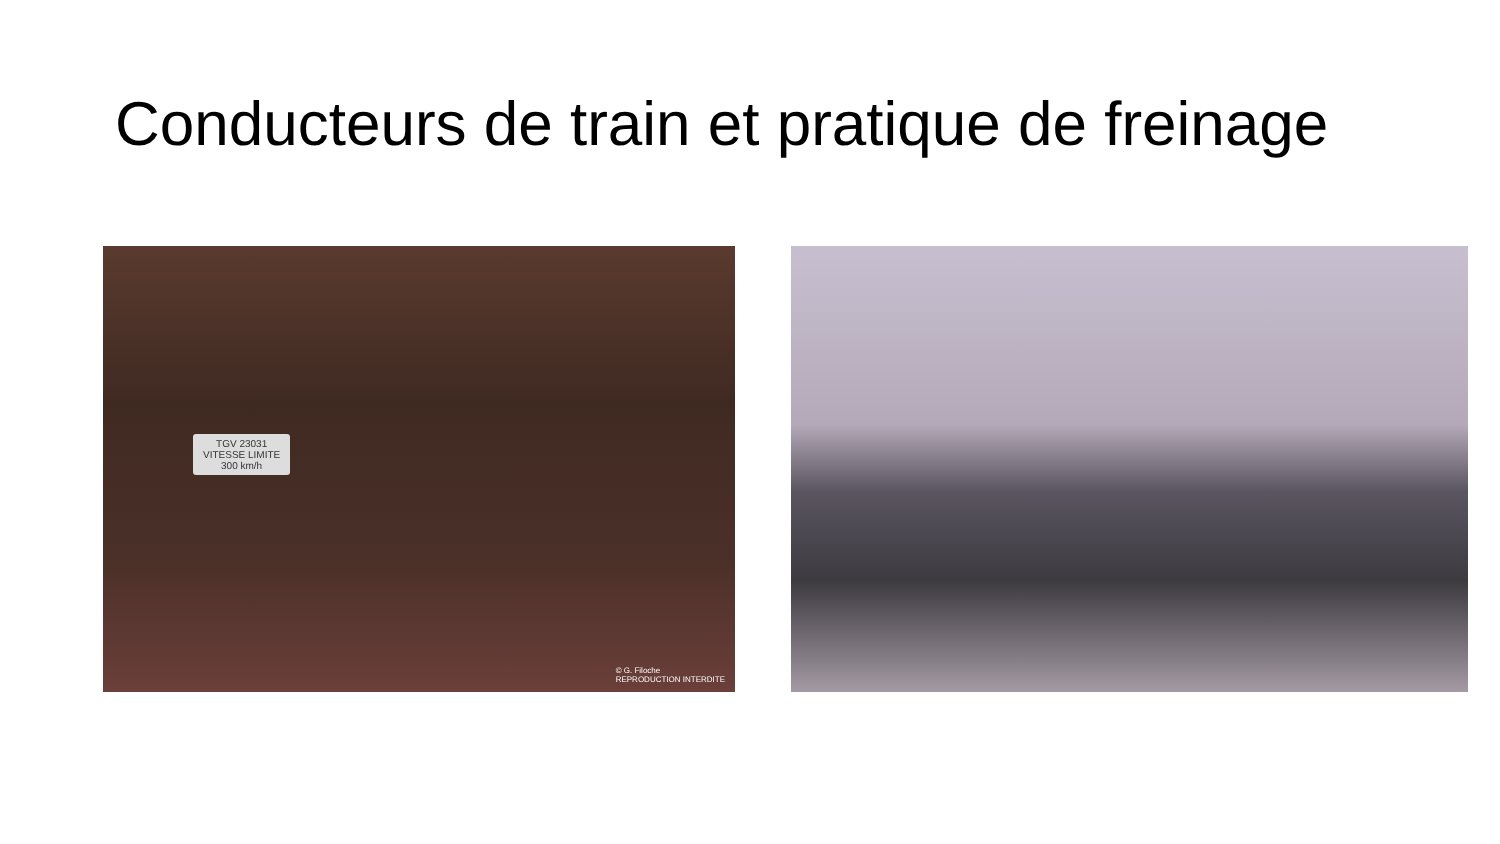Conducteurs de train et pratique de freinage
TGV 23031
VITESSE LIMITE
300 km/h
© G. Filoche
REPRODUCTION INTERDITE